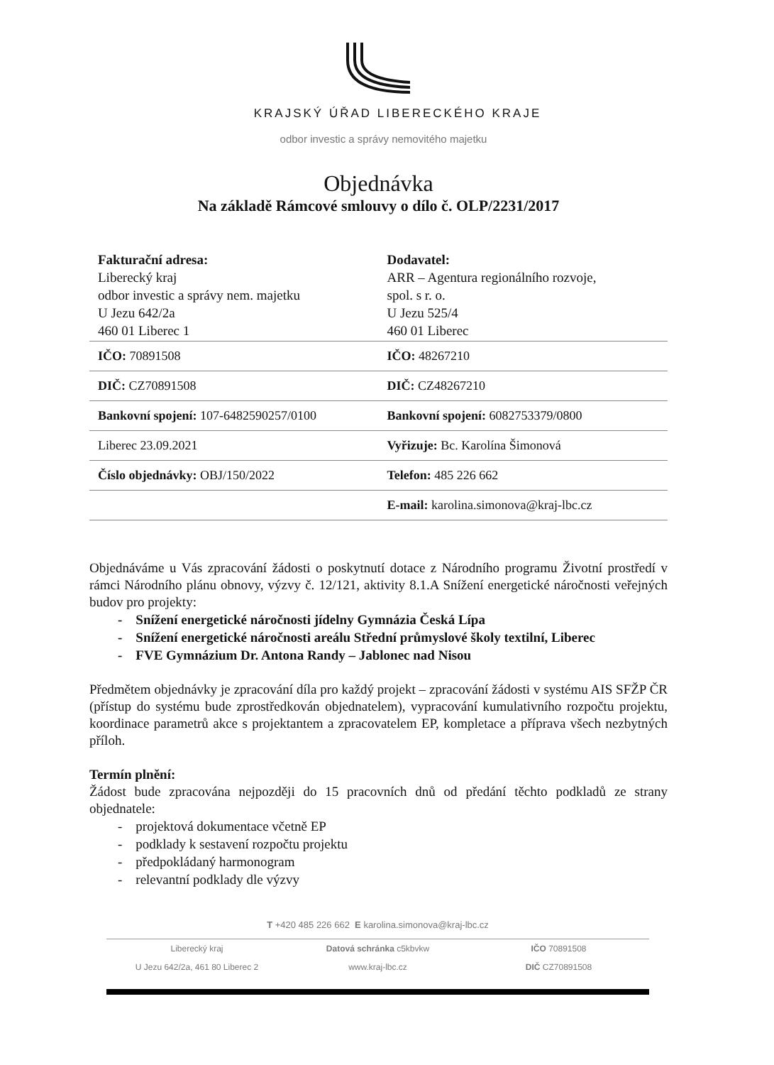KRAJSKÝ ÚŘAD LIBERECKÉHO KRAJE
odbor investic a správy nemovitého majetku
Objednávka
Na základě Rámcové smlouvy o dílo č. OLP/2231/2017
| Fakturační adresa: Liberecký kraj odbor investic a správy nem. majetku U Jezu 642/2a 460 01 Liberec 1 | Dodavatel: ARR – Agentura regionálního rozvoje, spol. s r. o. U Jezu 525/4 460 01 Liberec |
| IČO: 70891508 | IČO: 48267210 |
| DIČ: CZ70891508 | DIČ: CZ48267210 |
| Bankovní spojení: 107-6482590257/0100 | Bankovní spojení: 6082753379/0800 |
| Liberec 23.09.2021 | Vyřizuje: Bc. Karolína Šimonová |
| Číslo objednávky: OBJ/150/2022 | Telefon: 485 226 662 |
| | E-mail: karolina.simonova@kraj-lbc.cz |
Objednáváme u Vás zpracování žádosti o poskytnutí dotace z Národního programu Životní prostředí v rámci Národního plánu obnovy, výzvy č. 12/121, aktivity 8.1.A Snížení energetické náročnosti veřejných budov pro projekty:
- Snížení energetické náročnosti jídelny Gymnázia Česká Lípa
- Snížení energetické náročnosti areálu Střední průmyslové školy textilní, Liberec
- FVE Gymnázium Dr. Antona Randy – Jablonec nad Nisou
Předmětem objednávky je zpracování díla pro každý projekt – zpracování žádosti v systému AIS SFŽP ČR (přístup do systému bude zprostředkován objednatelem), vypracování kumulativního rozpočtu projektu, koordinace parametrů akce s projektantem a zpracovatelem EP, kompletace a příprava všech nezbytných příloh.
Termín plnění:
Žádost bude zpracována nejpozději do 15 pracovních dnů od předání těchto podkladů ze strany objednatele:
- projektová dokumentace včetně EP
- podklady k sestavení rozpočtu projektu
- předpokládaný harmonogram
- relevantní podklady dle výzvy
T +420 485 226 662 E karolina.simonova@kraj-lbc.cz
| Liberecký kraj | Datová schránka c5kbvkw | IČO 70891508 |
| U Jezu 642/2a, 461 80 Liberec 2 | www.kraj-lbc.cz | DIČ CZ70891508 |